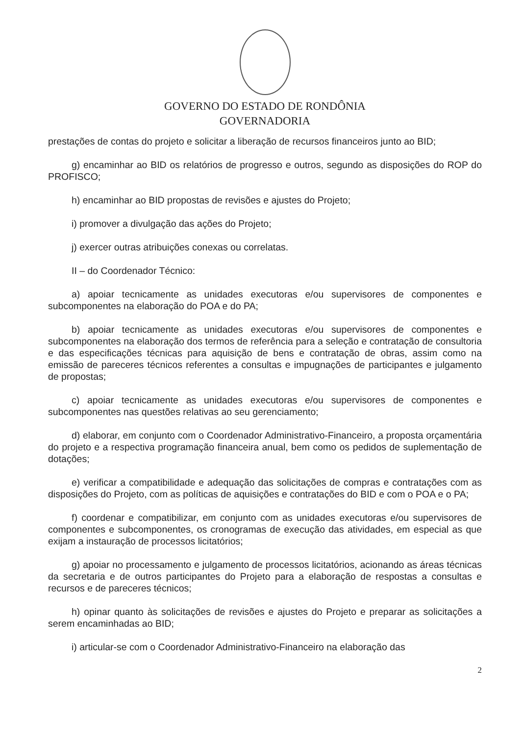GOVERNO DO ESTADO DE RONDÔNIA
GOVERNADORIA
prestações de contas do projeto e solicitar a liberação de recursos financeiros junto ao BID;
g) encaminhar ao BID os relatórios de progresso e outros, segundo as disposições do ROP do PROFISCO;
h) encaminhar ao BID propostas de revisões e ajustes do Projeto;
i) promover a divulgação das ações do Projeto;
j) exercer outras atribuições conexas ou correlatas.
II – do Coordenador Técnico:
a) apoiar tecnicamente as unidades executoras e/ou supervisores de componentes e subcomponentes na elaboração do POA e do PA;
b) apoiar tecnicamente as unidades executoras e/ou supervisores de componentes e subcomponentes na elaboração dos termos de referência para a seleção e contratação de consultoria e das especificações técnicas para aquisição de bens e contratação de obras, assim como na emissão de pareceres técnicos referentes a consultas e impugnações de participantes e julgamento de propostas;
c) apoiar tecnicamente as unidades executoras e/ou supervisores de componentes e subcomponentes nas questões relativas ao seu gerenciamento;
d) elaborar, em conjunto com o Coordenador Administrativo-Financeiro, a proposta orçamentária do projeto e a respectiva programação financeira anual, bem como os pedidos de suplementação de dotações;
e) verificar a compatibilidade e adequação das solicitações de compras e contratações com as disposições do Projeto, com as políticas de aquisições e contratações do BID e com o POA e o PA;
f) coordenar e compatibilizar, em conjunto com as unidades executoras e/ou supervisores de componentes e subcomponentes, os cronogramas de execução das atividades, em especial as que exijam a instauração de processos licitatórios;
g) apoiar no processamento e julgamento de processos licitatórios, acionando as áreas técnicas da secretaria e de outros participantes do Projeto para a elaboração de respostas a consultas e recursos e de pareceres técnicos;
h) opinar quanto às solicitações de revisões e ajustes do Projeto e preparar as solicitações a serem encaminhadas ao BID;
i) articular-se com o Coordenador Administrativo-Financeiro na elaboração das
2